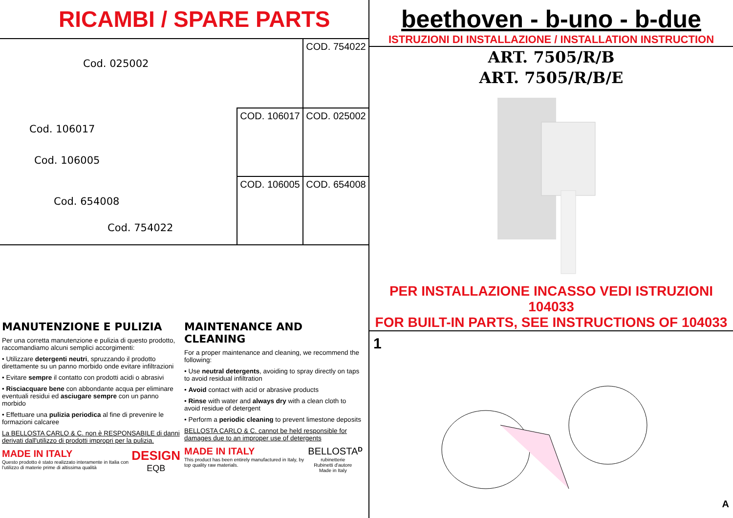RICAMBI / SPARE PARTS
Cod. 025002
Cod. 106017
Cod. 106005
Cod. 654008
Cod. 754022
COD. 754022
COD. 106017
COD. 025002
COD. 106005
COD. 654008
MANUTENZIONE E PULIZIA
Per una corretta manutenzione e pulizia di questo prodotto, raccomandiamo alcuni semplici accorgimenti:
• Utilizzare detergenti neutri, spruzzando il prodotto direttamente su un panno morbido onde evitare infiltrazioni
• Evitare sempre il contatto con prodotti acidi o abrasivi
• Risciacquare bene con abbondante acqua per eliminare eventuali residui ed asciugare sempre con un panno morbido
• Effettuare una pulizia periodica al fine di prevenire le formazioni calcaree
La BELLOSTA CARLO & C. non è RESPONSABILE di danni derivati dall'utilizzo di prodotti impropri per la pulizia.
MADE IN ITALY
Questo prodotto è stato realizzato interamente in Italia con l'utilizzo di materie prime di altissima qualità
DESIGN
EQB
MAINTENANCE AND CLEANING
For a proper maintenance and cleaning, we recommend the following:
• Use neutral detergents, avoiding to spray directly on taps to avoid residual infiltration
• Avoid contact with acid or abrasive products
• Rinse with water and always dry with a clean cloth to avoid residue of detergent
• Perform a periodic cleaning to prevent limestone deposits
BELLOSTA CARLO & C. cannot be held responsible for damages due to an improper use of detergents
MADE IN ITALY
This product has been entirely manufactured in Italy, by top quality raw materials.
BELLOSTA
rubinetterie
Rubinetti d'autore Made in Italy
D
beethoven - b-uno - b-due
ISTRUZIONI DI INSTALLAZIONE / INSTALLATION INSTRUCTION
ART. 7505/R/B
ART. 7505/R/B/E
PER INSTALLAZIONE INCASSO VEDI ISTRUZIONI 104033
FOR BUILT-IN PARTS, SEE INSTRUCTIONS OF 104033
1
A